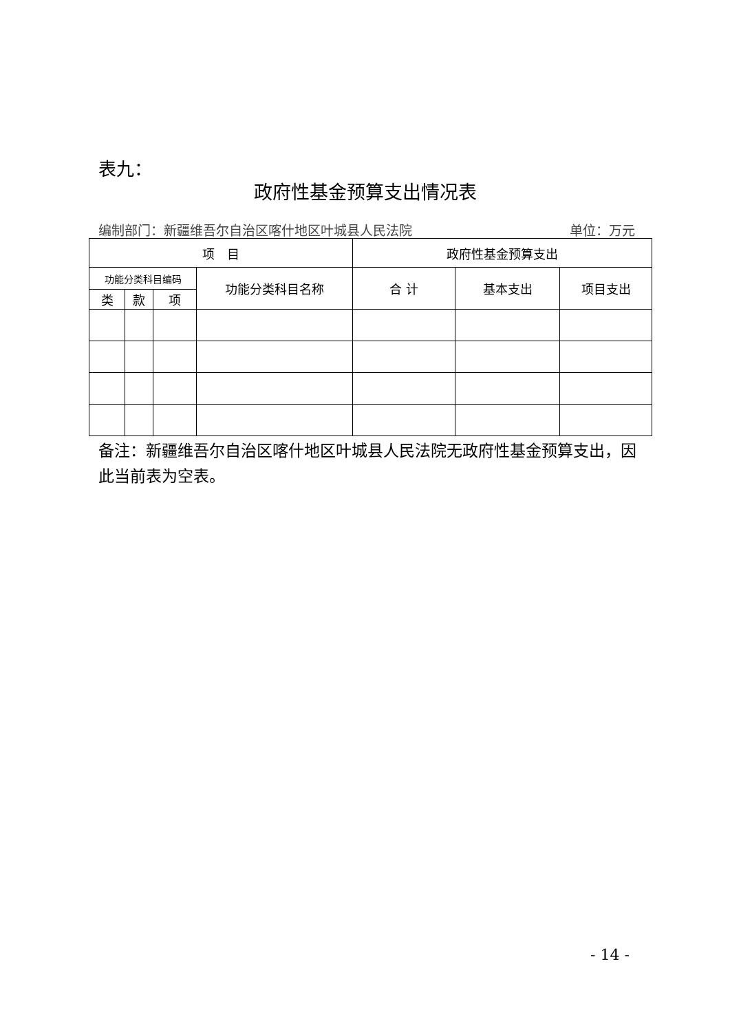表九：
政府性基金预算支出情况表
编制部门：新疆维吾尔自治区喀什地区叶城县人民法院 单位：万元
| 项 目 | | | | 政府性基金预算支出 | | |
| --- | --- | --- | --- | --- | --- | --- |
| 功能分类科目编码 | | | 功能分类科目名称 | 合 计 | 基本支出 | 项目支出 |
| 类 | 款 | 项 | | | | |
备注：新疆维吾尔自治区喀什地区叶城县人民法院无政府性基金预算支出，因此当前表为空表。
- 14 -